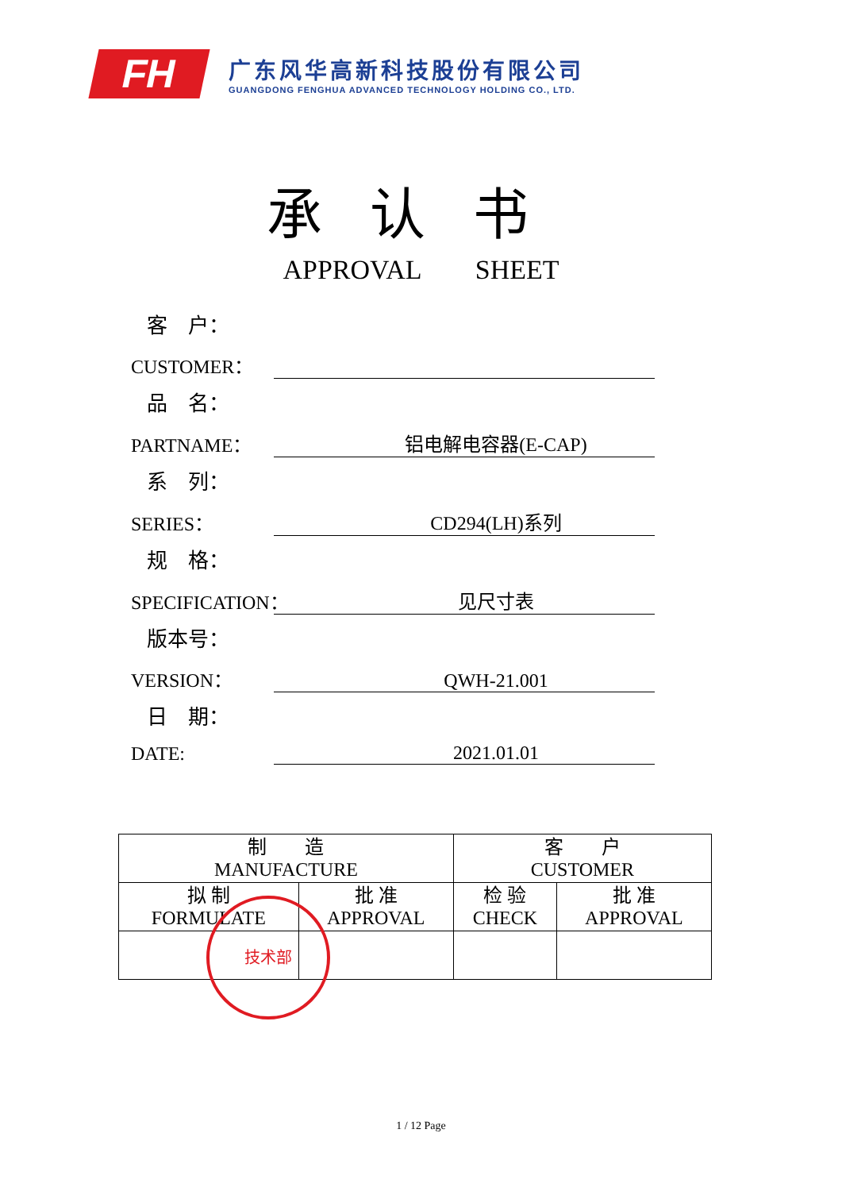FH
广东风华高新科技股份有限公司
GUANGDONG FENGHUA ADVANCED TECHNOLOGY HOLDING CO., LTD.
承认书
APPROVAL SHEET
客　户：
CUSTOMER：
品　名：
PARTNAME： 铝电解电容器(E-CAP)
系　列：
SERIES： CD294(LH)系列
规　格：
SPECIFICATION： 见尺寸表
版本号：
VERSION： QWH-21.001
日　期：
DATE: 2021.01.01
| 制 造 MANUFACTURE | | 客 户 CUSTOMER | |
| --- | --- | --- | --- |
| 拟 制 FORMULATE | 批 准 APPROVAL | 检 验 CHECK | 批 准 APPROVAL |
技术部
1 / 12 Page